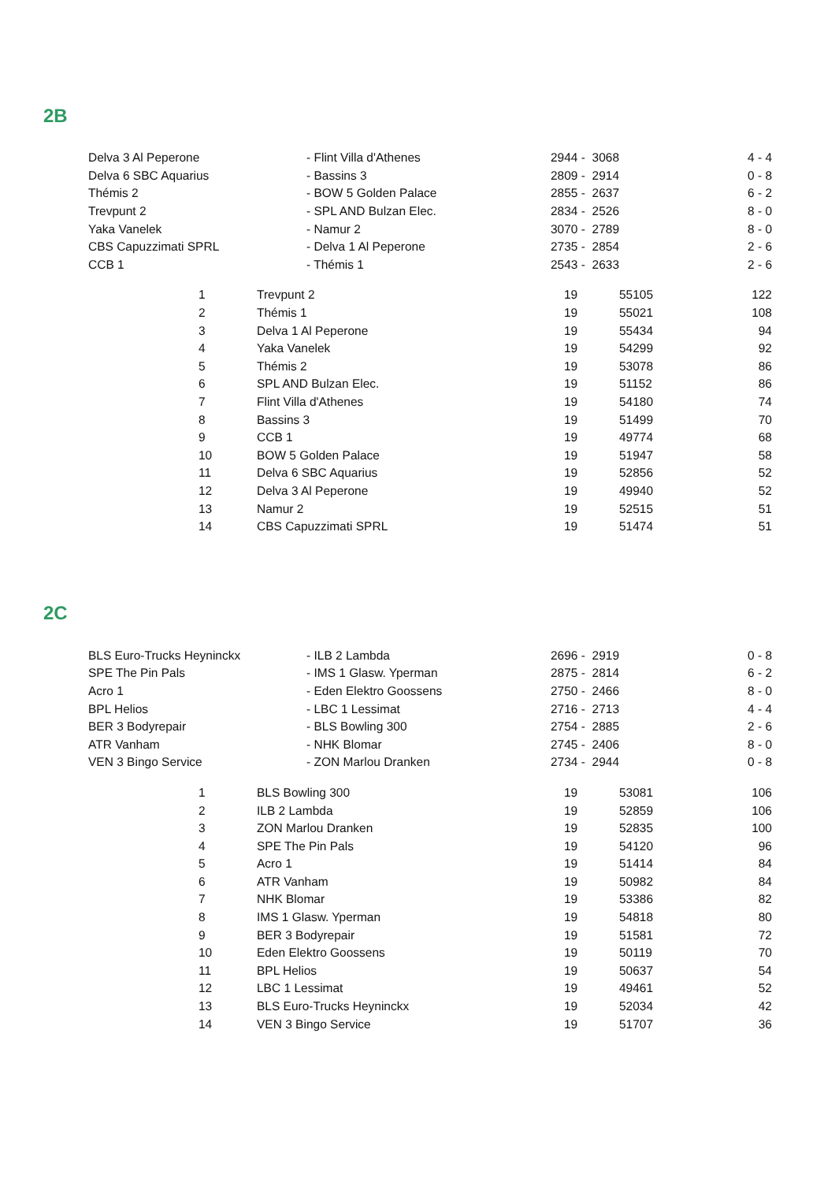2B
| Delva 3 Al Peperone | - Flint Villa d'Athenes | 2944 - 3068 | 4 - 4 |
| Delva 6 SBC Aquarius | - Bassins 3 | 2809 - 2914 | 0 - 8 |
| Thémis 2 | - BOW 5 Golden Palace | 2855 - 2637 | 6 - 2 |
| Trevpunt 2 | - SPL AND Bulzan Elec. | 2834 - 2526 | 8 - 0 |
| Yaka Vanelek | - Namur 2 | 3070 - 2789 | 8 - 0 |
| CBS Capuzzimati SPRL | - Delva 1 Al Peperone | 2735 - 2854 | 2 - 6 |
| CCB 1 | - Thémis 1 | 2543 - 2633 | 2 - 6 |
| | 1 | Trevpunt 2 | 19 | 55105 | 122 |
| | 2 | Thémis 1 | 19 | 55021 | 108 |
| | 3 | Delva 1 Al Peperone | 19 | 55434 | 94 |
| | 4 | Yaka Vanelek | 19 | 54299 | 92 |
| | 5 | Thémis 2 | 19 | 53078 | 86 |
| | 6 | SPL AND Bulzan Elec. | 19 | 51152 | 86 |
| | 7 | Flint Villa d'Athenes | 19 | 54180 | 74 |
| | 8 | Bassins 3 | 19 | 51499 | 70 |
| | 9 | CCB 1 | 19 | 49774 | 68 |
| | 10 | BOW 5 Golden Palace | 19 | 51947 | 58 |
| | 11 | Delva 6 SBC Aquarius | 19 | 52856 | 52 |
| | 12 | Delva 3 Al Peperone | 19 | 49940 | 52 |
| | 13 | Namur 2 | 19 | 52515 | 51 |
| | 14 | CBS Capuzzimati SPRL | 19 | 51474 | 51 |
2C
| BLS Euro-Trucks Heyninckx | - ILB 2 Lambda | 2696 - 2919 | 0 - 8 |
| SPE The Pin Pals | - IMS 1 Glasw. Yperman | 2875 - 2814 | 6 - 2 |
| Acro 1 | - Eden Elektro Goossens | 2750 - 2466 | 8 - 0 |
| BPL Helios | - LBC 1 Lessimat | 2716 - 2713 | 4 - 4 |
| BER 3 Bodyrepair | - BLS Bowling 300 | 2754 - 2885 | 2 - 6 |
| ATR Vanham | - NHK Blomar | 2745 - 2406 | 8 - 0 |
| VEN 3 Bingo Service | - ZON Marlou Dranken | 2734 - 2944 | 0 - 8 |
| | 1 | BLS Bowling 300 | 19 | 53081 | 106 |
| | 2 | ILB 2 Lambda | 19 | 52859 | 106 |
| | 3 | ZON Marlou Dranken | 19 | 52835 | 100 |
| | 4 | SPE The Pin Pals | 19 | 54120 | 96 |
| | 5 | Acro 1 | 19 | 51414 | 84 |
| | 6 | ATR Vanham | 19 | 50982 | 84 |
| | 7 | NHK Blomar | 19 | 53386 | 82 |
| | 8 | IMS 1 Glasw. Yperman | 19 | 54818 | 80 |
| | 9 | BER 3 Bodyrepair | 19 | 51581 | 72 |
| | 10 | Eden Elektro Goossens | 19 | 50119 | 70 |
| | 11 | BPL Helios | 19 | 50637 | 54 |
| | 12 | LBC 1 Lessimat | 19 | 49461 | 52 |
| | 13 | BLS Euro-Trucks Heyninckx | 19 | 52034 | 42 |
| | 14 | VEN 3 Bingo Service | 19 | 51707 | 36 |